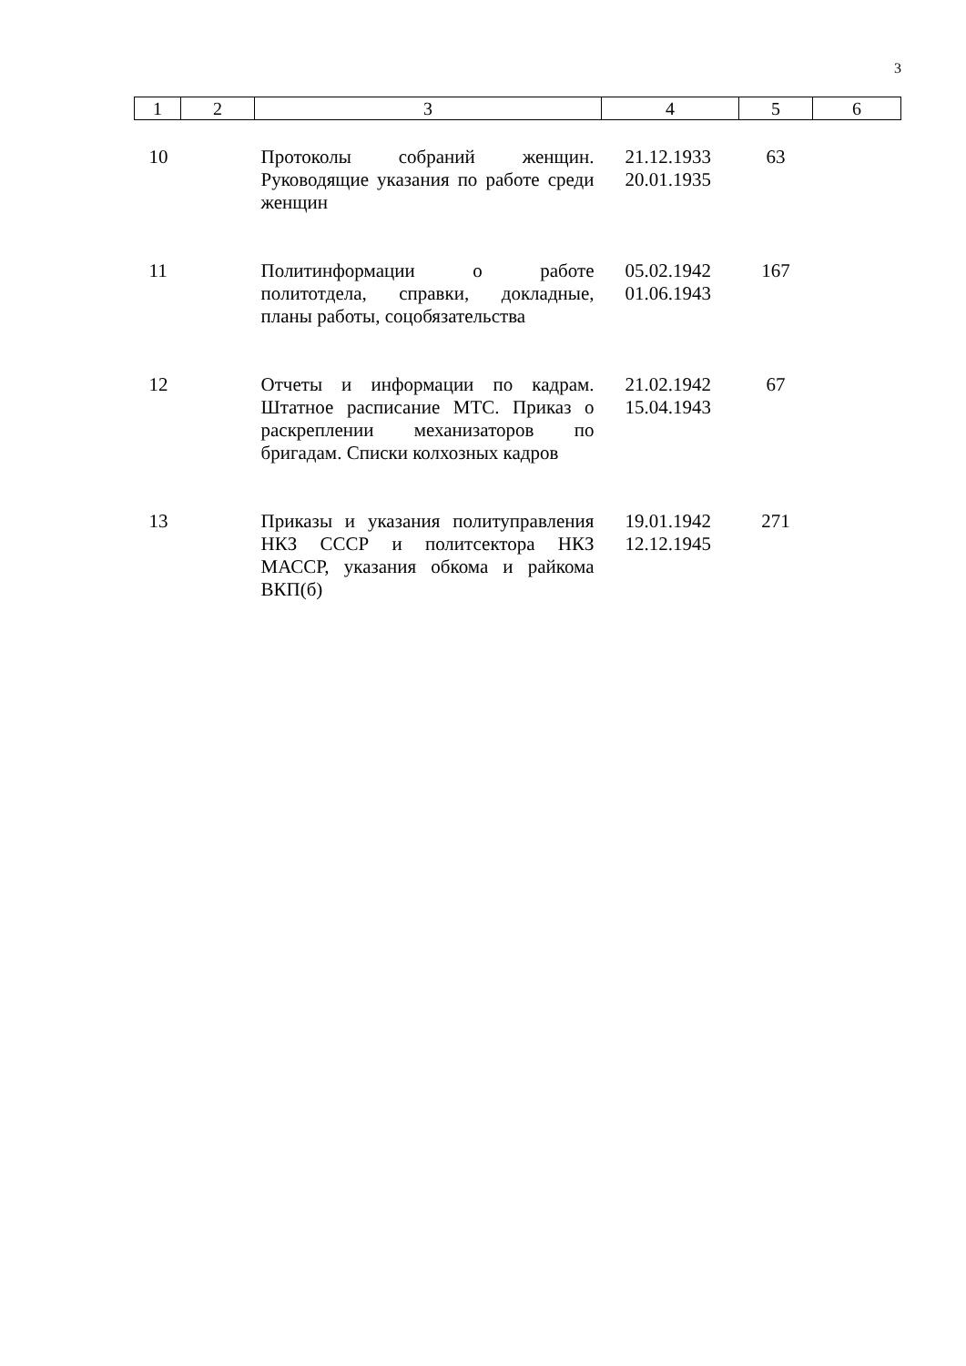3
| 1 | 2 | 3 | 4 | 5 | 6 |
| --- | --- | --- | --- | --- | --- |
| 10 | | Протоколы собраний женщин. Руководящие указания по работе среди женщин | 21.12.1933 20.01.1935 | 63 | |
| 11 | | Политинформации о работе политотдела, справки, докладные, планы работы, соцобязательства | 05.02.1942 01.06.1943 | 167 | |
| 12 | | Отчеты и информации по кадрам. Штатное расписание МТС. Приказ о раскреплении механизаторов по бригадам. Списки колхозных кадров | 21.02.1942 15.04.1943 | 67 | |
| 13 | | Приказы и указания политуправления НКЗ СССР и политсектора НКЗ МАССР, указания обкома и райкома ВКП(б) | 19.01.1942 12.12.1945 | 271 | |